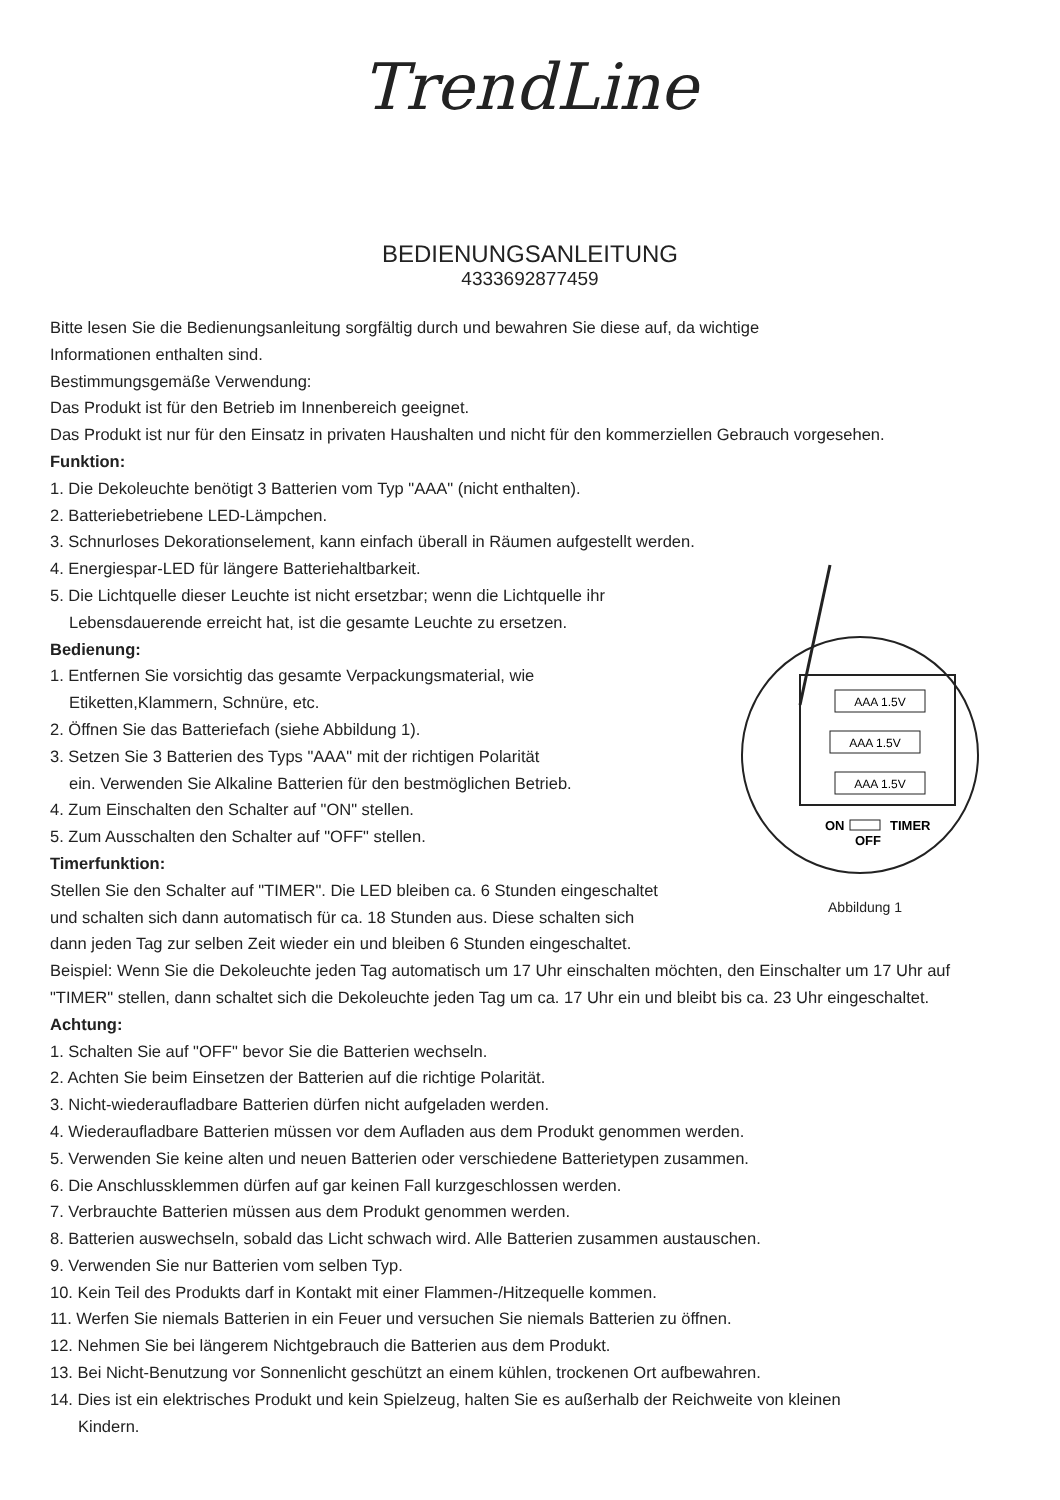TrendLine
BEDIENUNGSANLEITUNG
4333692877459
Bitte lesen Sie die Bedienungsanleitung sorgfältig durch und bewahren Sie diese auf, da wichtige
Informationen enthalten sind.
Bestimmungsgemäße Verwendung:
Das Produkt ist für den Betrieb im Innenbereich geeignet.
Das Produkt ist nur für den Einsatz in privaten Haushalten und nicht für den kommerziellen Gebrauch vorgesehen.
Funktion:
1. Die Dekoleuchte benötigt 3 Batterien vom Typ "AAA" (nicht enthalten).
2. Batteriebetriebene LED-Lämpchen.
3. Schnurloses Dekorationselement, kann einfach überall in Räumen aufgestellt werden.
AAA 1.5V
AAA 1.5V
AAA 1.5V
ON
TIMER
OFF
Abbildung 1
4. Energiespar-LED für längere Batteriehaltbarkeit.
5. Die Lichtquelle dieser Leuchte ist nicht ersetzbar; wenn die Lichtquelle ihr
Lebensdauerende erreicht hat, ist die gesamte Leuchte zu ersetzen.
Bedienung:
1. Entfernen Sie vorsichtig das gesamte Verpackungsmaterial, wie
Etiketten,Klammern, Schnüre, etc.
2. Öffnen Sie das Batteriefach (siehe Abbildung 1).
3. Setzen Sie 3 Batterien des Typs "AAA" mit der richtigen Polarität
ein. Verwenden Sie Alkaline Batterien für den bestmöglichen Betrieb.
4. Zum Einschalten den Schalter auf "ON" stellen.
5. Zum Ausschalten den Schalter auf "OFF" stellen.
Timerfunktion:
Stellen Sie den Schalter auf "TIMER". Die LED bleiben ca. 6 Stunden eingeschaltet
und schalten sich dann automatisch für ca. 18 Stunden aus. Diese schalten sich
dann jeden Tag zur selben Zeit wieder ein und bleiben 6 Stunden eingeschaltet.
Beispiel: Wenn Sie die Dekoleuchte jeden Tag automatisch um 17 Uhr einschalten möchten, den Einschalter um 17 Uhr auf "TIMER" stellen, dann schaltet sich die Dekoleuchte jeden Tag um ca. 17 Uhr ein und bleibt bis ca. 23 Uhr eingeschaltet.
Achtung:
1. Schalten Sie auf "OFF" bevor Sie die Batterien wechseln.
2. Achten Sie beim Einsetzen der Batterien auf die richtige Polarität.
3. Nicht-wiederaufladbare Batterien dürfen nicht aufgeladen werden.
4. Wiederaufladbare Batterien müssen vor dem Aufladen aus dem Produkt genommen werden.
5. Verwenden Sie keine alten und neuen Batterien oder verschiedene Batterietypen zusammen.
6. Die Anschlussklemmen dürfen auf gar keinen Fall kurzgeschlossen werden.
7. Verbrauchte Batterien müssen aus dem Produkt genommen werden.
8. Batterien auswechseln, sobald das Licht schwach wird. Alle Batterien zusammen austauschen.
9. Verwenden Sie nur Batterien vom selben Typ.
10. Kein Teil des Produkts darf in Kontakt mit einer Flammen-/Hitzequelle kommen.
11. Werfen Sie niemals Batterien in ein Feuer und versuchen Sie niemals Batterien zu öffnen.
12. Nehmen Sie bei längerem Nichtgebrauch die Batterien aus dem Produkt.
13. Bei Nicht-Benutzung vor Sonnenlicht geschützt an einem kühlen, trockenen Ort aufbewahren.
14. Dies ist ein elektrisches Produkt und kein Spielzeug, halten Sie es außerhalb der Reichweite von kleinen
Kindern.